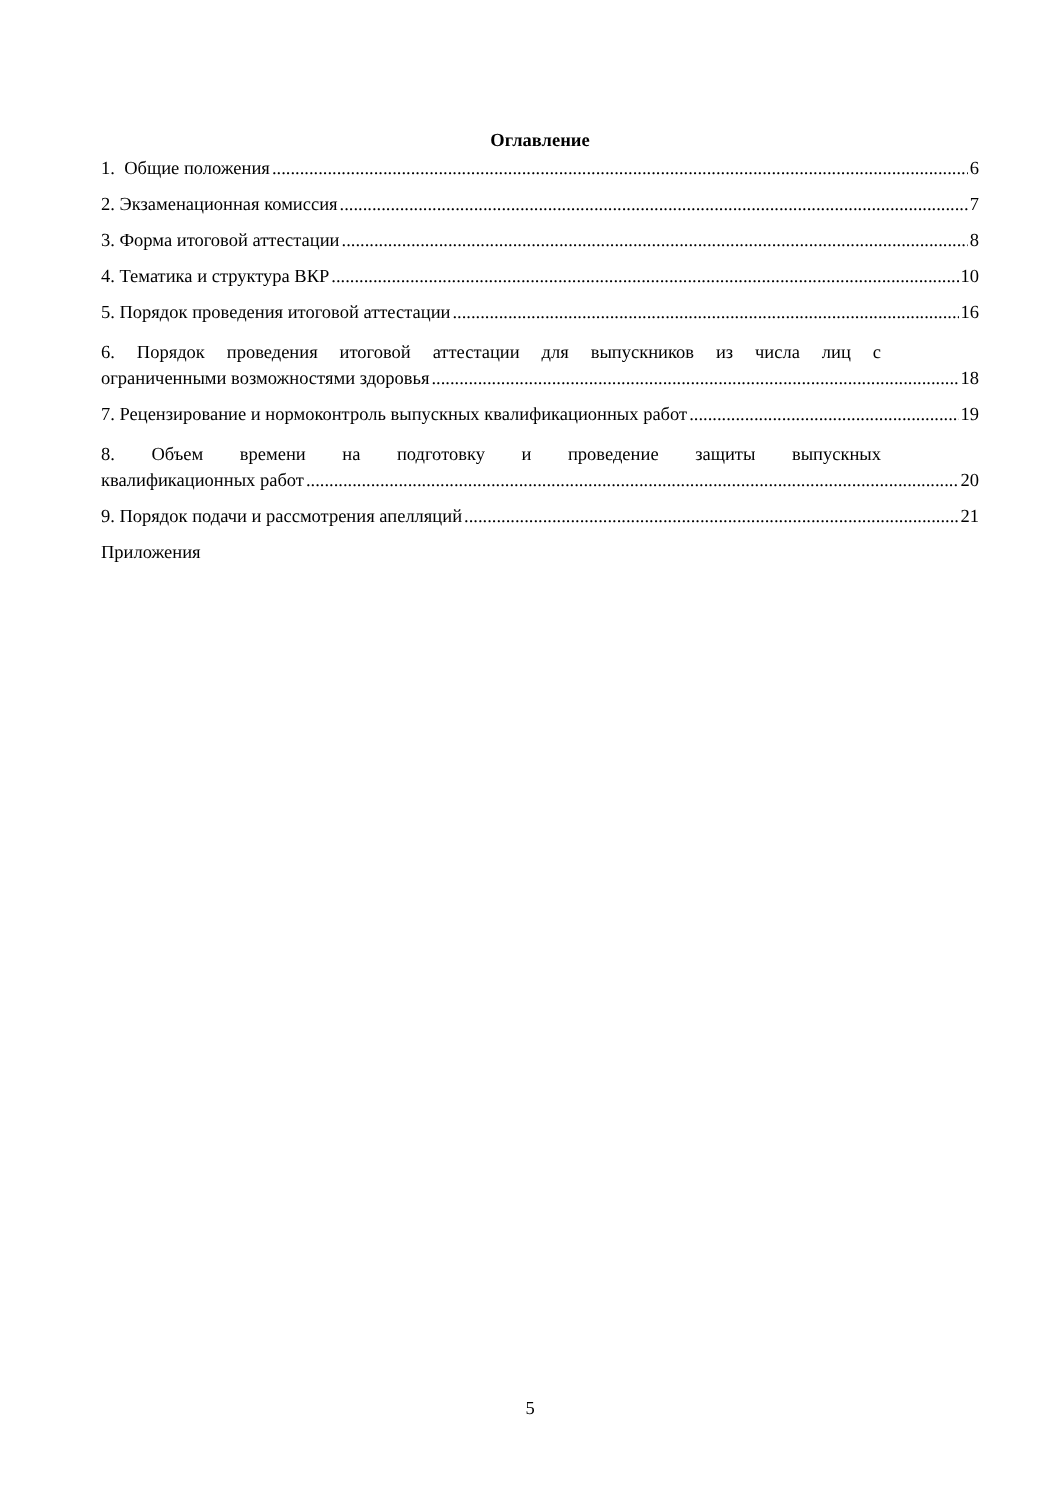Оглавление
1. Общие положения 6
2. Экзаменационная комиссия 7
3. Форма итоговой аттестации 8
4. Тематика и структура ВКР 10
5. Порядок проведения итоговой аттестации 16
6. Порядок проведения итоговой аттестации для выпускников из числа лиц с
ограниченными возможностями здоровья 18
7. Рецензирование и нормоконтроль выпускных квалификационных работ 19
8. Объем времени на подготовку и проведение защиты выпускных
квалификационных работ 20
9. Порядок подачи и рассмотрения апелляций 21
Приложения
5